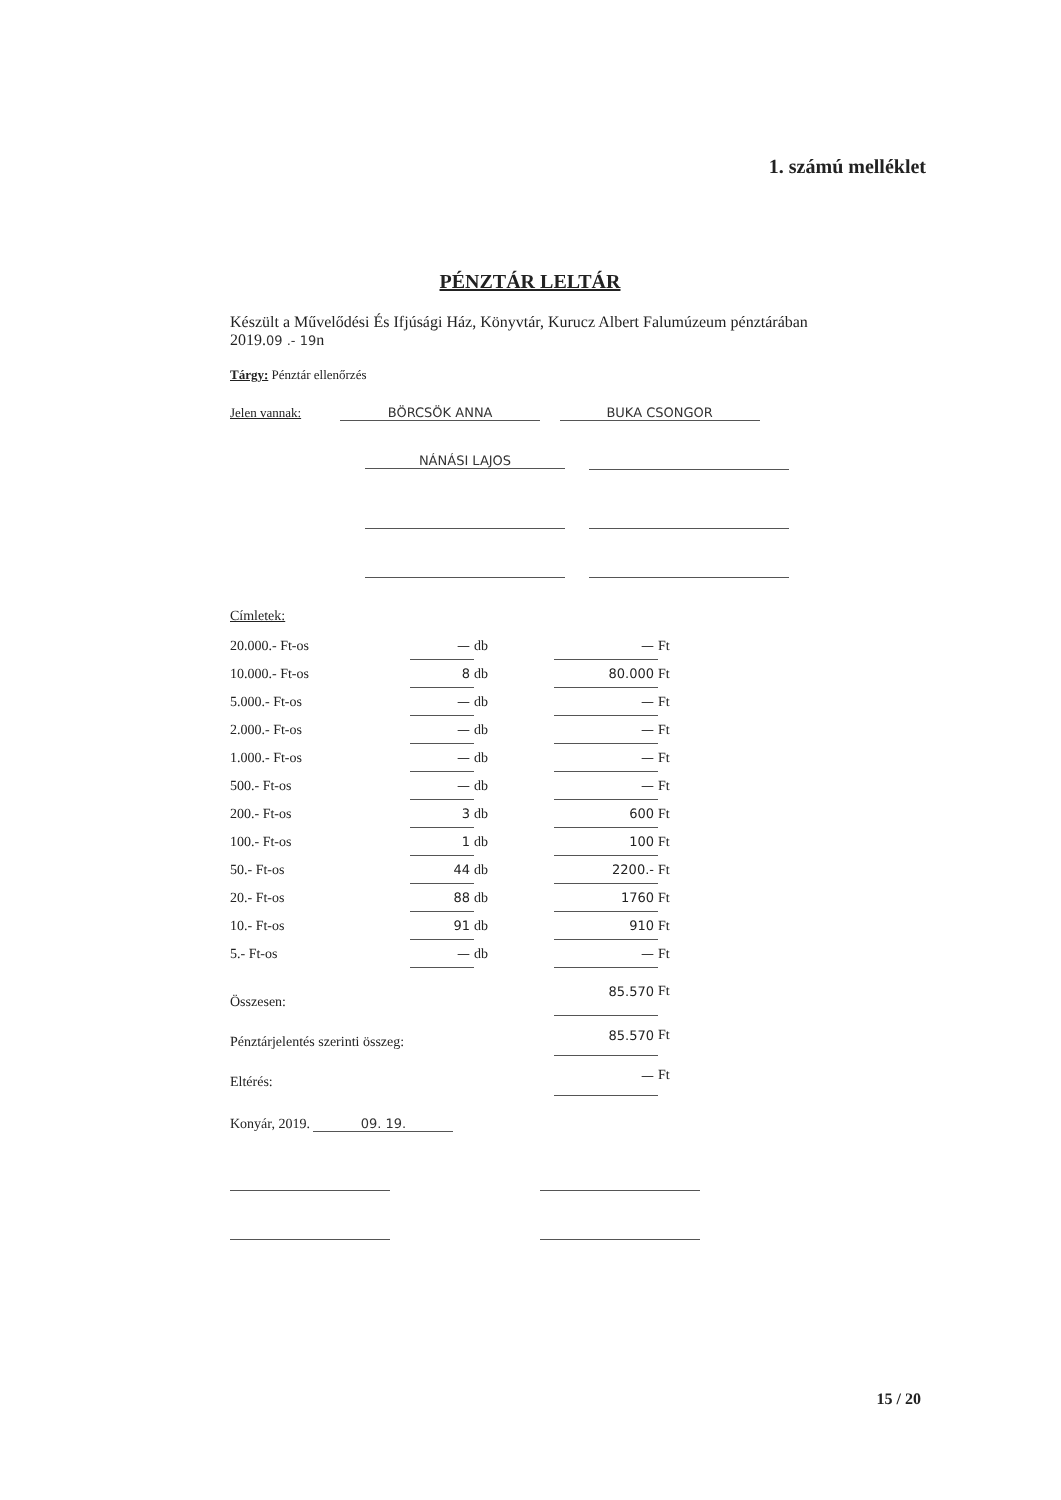1. számú melléklet
PÉNZTÁR LELTÁR
Készült a Művelődési És Ifjúsági Ház, Könyvtár, Kurucz Albert Falumúzeum pénztárában 2019.09 .- 19n
Tárgy: Pénztár ellenőrzés
Jelen vannak: BÖRCSÖK ANNA BUKA CSONGOR
NÁNÁSI LAJOS
Címletek:
| 20.000.- Ft-os | — | db | — | Ft |
| 10.000.- Ft-os | 8 | db | 80.000 | Ft |
| 5.000.- Ft-os | — | db | — | Ft |
| 2.000.- Ft-os | — | db | — | Ft |
| 1.000.- Ft-os | — | db | — | Ft |
| 500.- Ft-os | — | db | — | Ft |
| 200.- Ft-os | 3 | db | 600 | Ft |
| 100.- Ft-os | 1 | db | 100 | Ft |
| 50.- Ft-os | 44 | db | 2200.- | Ft |
| 20.- Ft-os | 88 | db | 1760 | Ft |
| 10.- Ft-os | 91 | db | 910 | Ft |
| 5.- Ft-os | — | db | — | Ft |
| Összesen: | | | 85.570 | Ft |
| Pénztárjelentés szerinti összeg: | | | 85.570 | Ft |
| Eltérés: | | | — | Ft |
Konyár, 2019. 09. 19.
15 / 20